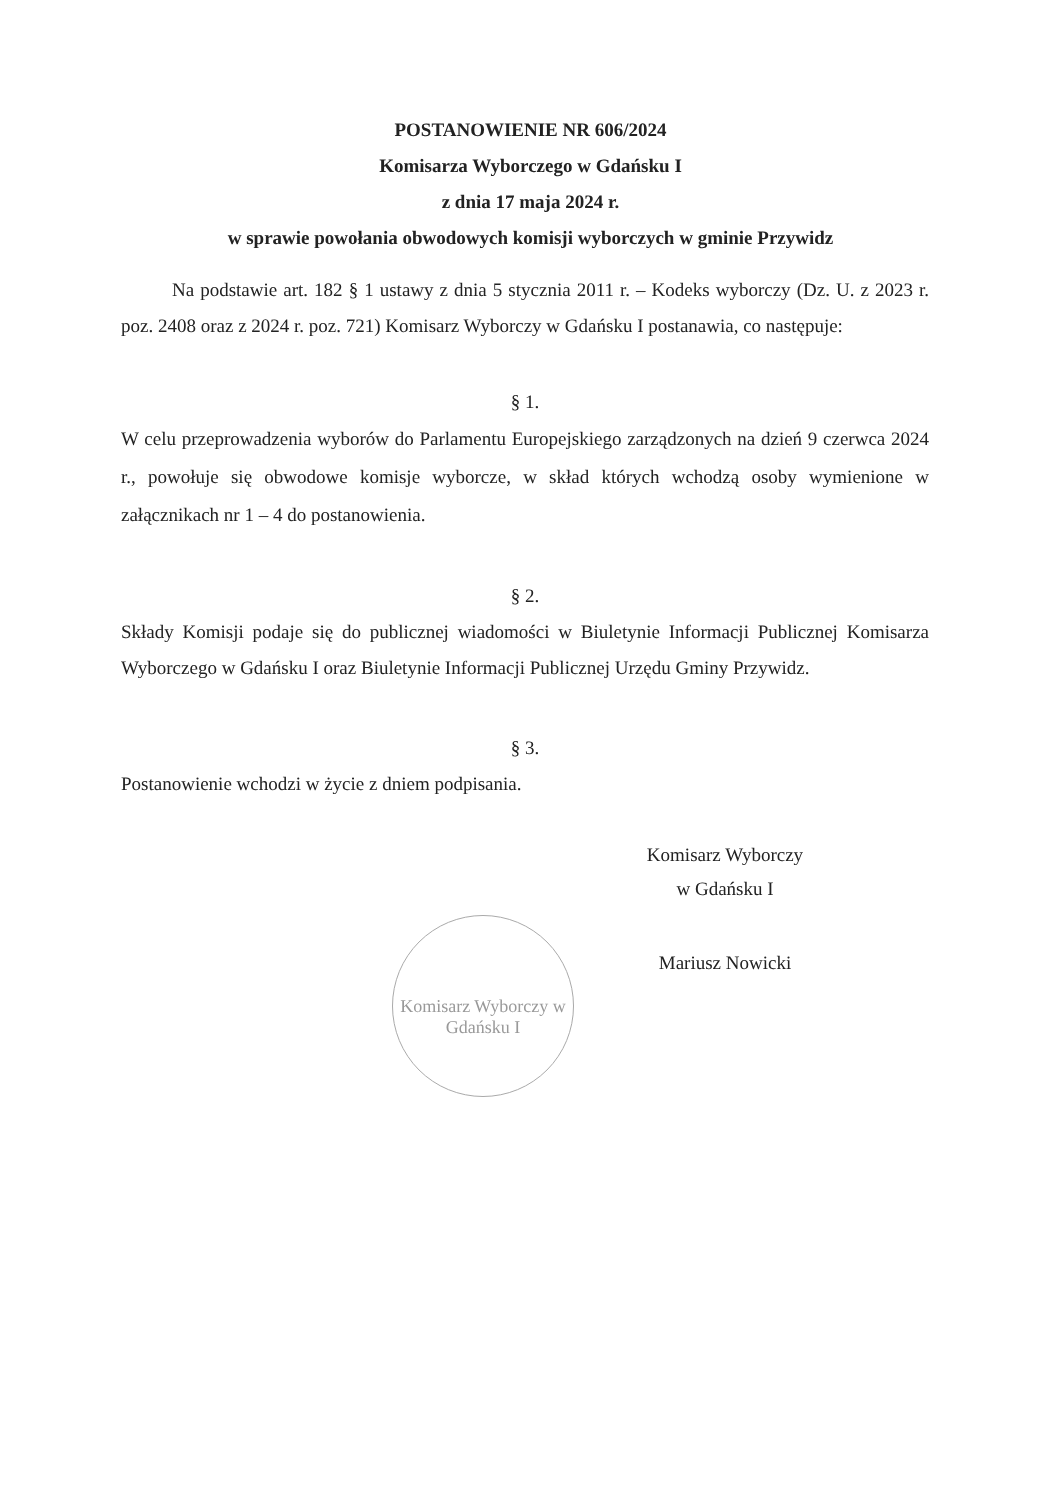POSTANOWIENIE NR 606/2024
Komisarza Wyborczego w Gdańsku I
z dnia 17 maja 2024 r.
w sprawie powołania obwodowych komisji wyborczych w gminie Przywidz
Na podstawie art. 182 § 1 ustawy z dnia 5 stycznia 2011 r. – Kodeks wyborczy (Dz. U. z 2023 r. poz. 2408 oraz z 2024 r. poz. 721) Komisarz Wyborczy w Gdańsku I postanawia, co następuje:
§ 1.
W celu przeprowadzenia wyborów do Parlamentu Europejskiego zarządzonych na dzień 9 czerwca 2024 r., powołuje się obwodowe komisje wyborcze, w skład których wchodzą osoby wymienione w załącznikach nr 1 – 4 do postanowienia.
§ 2.
Składy Komisji podaje się do publicznej wiadomości w Biuletynie Informacji Publicznej Komisarza Wyborczego w Gdańsku I oraz Biuletynie Informacji Publicznej Urzędu Gminy Przywidz.
§ 3.
Postanowienie wchodzi w życie z dniem podpisania.
Komisarz Wyborczy
w Gdańsku I
Mariusz Nowicki
Komisarz Wyborczy w Gdańsku I